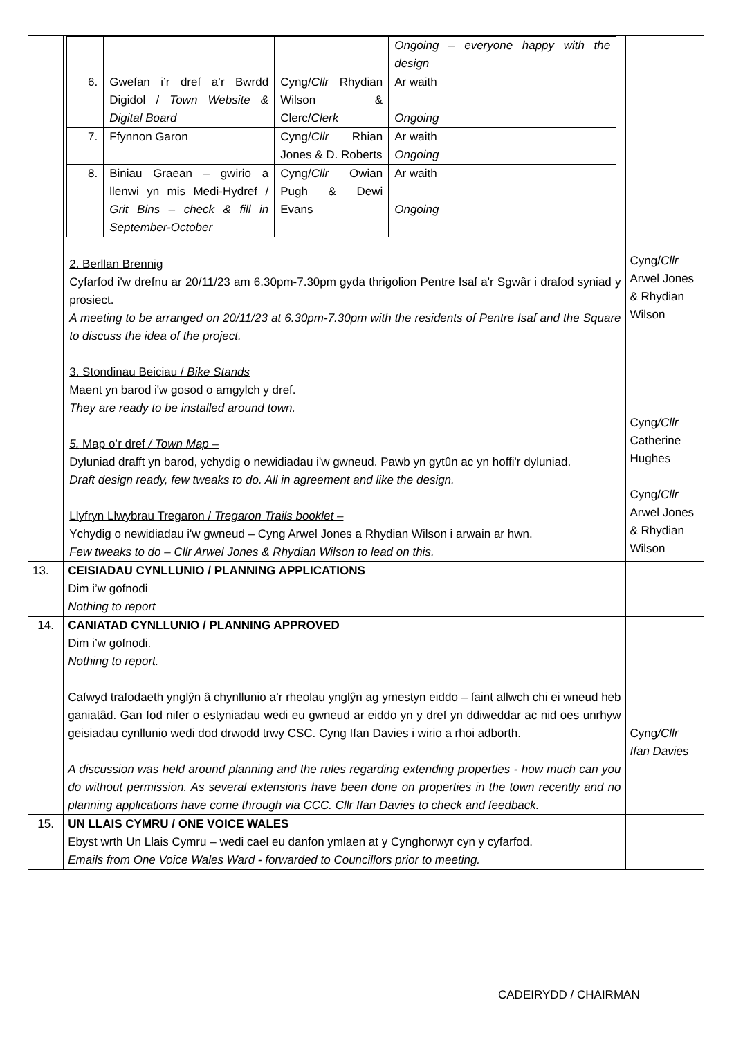| | / / / / Ongoing – everyone happy with the design / / 6. / Gwefan i’r dref a’r Bwrdd Digidol / Town Website & Digital Board / Cyng/ Cllr Rhydian Wilson & Clerc/ Clerk / Ar waith Ongoing / / 7. / Ffynnon Garon / Cyng/ Cllr Rhian Jones & D. Roberts / Ar waith Ongoing / / 8. / Biniau Graean – gwirio a llenwi yn mis Medi-Hydref / Grit Bins – check & fill in September-October / Cyng/ Cllr Owian Pugh & Dewi Evans / Ar waith Ongoing / 2. Berllan Brennig Cyfarfod i'w drefnu ar 20/11/23 am 6.30pm-7.30pm gyda thrigolion Pentre Isaf a'r Sgwâr i drafod syniad y prosiect. A meeting to be arranged on 20/11/23 at 6.30pm-7.30pm with the residents of Pentre Isaf and the Square to discuss the idea of the project. 3. Stondinau Beiciau / Bike Stands Maent yn barod i'w gosod o amgylch y dref. They are ready to be installed around town. 5. Map o’r dref / Town Map – Dyluniad drafft yn barod, ychydig o newidiadau i'w gwneud. Pawb yn gytûn ac yn hoffi'r dyluniad. Draft design ready, few tweaks to do. All in agreement and like the design. Llyfryn Llwybrau Tregaron / Tregaron Trails booklet – Ychydig o newidiadau i'w gwneud – Cyng Arwel Jones a Rhydian Wilson i arwain ar hwn. Few tweaks to do – Cllr Arwel Jones & Rhydian Wilson to lead on this. | Cyng/ Cllr Arwel Jones & Rhydian Wilson Cyng /Cllr Catherine Hughes Cyng/ Cllr Arwel Jones & Rhydian Wilson |
| 13. | CEISIADAU CYNLLUNIO / PLANNING APPLICATIONS Dim i’w gofnodi Nothing to report | |
| 14. | CANIATAD CYNLLUNIO / PLANNING APPROVED Dim i’w gofnodi. Nothing to report. Cafwyd trafodaeth ynglŷn â chynllunio a’r rheolau ynglŷn ag ymestyn eiddo – faint allwch chi ei wneud heb ganiatâd. Gan fod nifer o estyniadau wedi eu gwneud ar eiddo yn y dref yn ddiweddar ac nid oes unrhyw geisiadau cynllunio wedi dod drwodd trwy CSC. Cyng Ifan Davies i wirio a rhoi adborth. A discussion was held around planning and the rules regarding extending properties - how much can you do without permission. As several extensions have been done on properties in the town recently and no planning applications have come through via CCC. Cllr Ifan Davies to check and feedback. | Cyng /Cllr Ifan Davies |
| 15. | UN LLAIS CYMRU / ONE VOICE WALES Ebyst wrth Un Llais Cymru – wedi cael eu danfon ymlaen at y Cynghorwyr cyn y cyfarfod. Emails from One Voice Wales Ward - forwarded to Councillors prior to meeting. | |
CADEIRYDD / CHAIRMAN